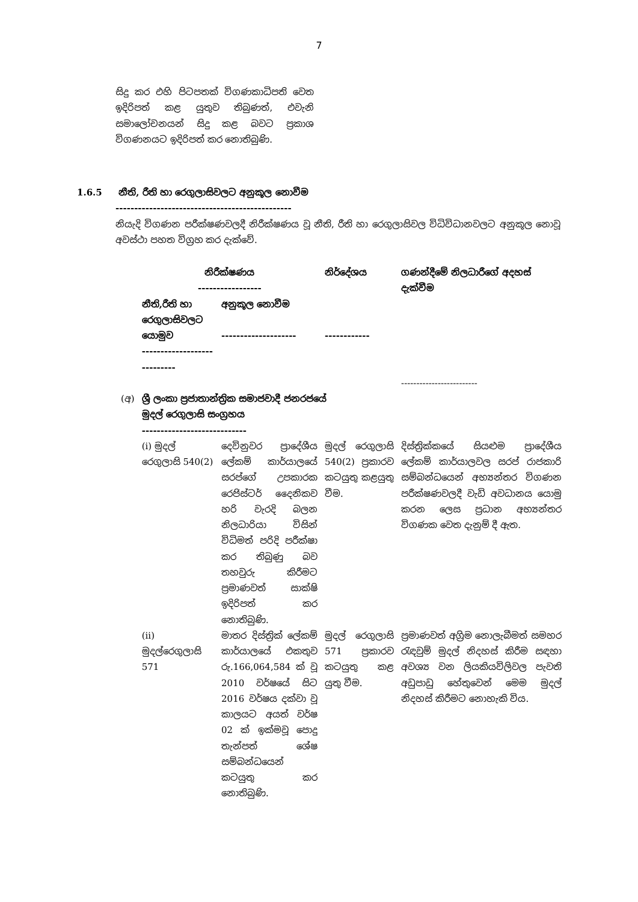7
සිදු කර එහි පිටපතක් විගණකාධිපති වෙත ඉදිරිපත් කළ යුතුව තිබුණත්, එවැනි සමාලෝචනයන් සිදු කළ බවට ප්‍රකාශ විගණනයට ඉදිරිපත් කර නොතිබුණි.
1.6.5 නීති, රීති හා රෙගුලාසිවලට අනුකූල නොවීම
-----------------------------------------------
නියැදි විගණන පරීක්ෂණවලදී නිරීක්ෂණය වූ නීති, රීති හා රෙගුලාසිවල විධිවිධානවලට අනුකූල නොවූ අවස්ථා පහත විග්‍රහ කර දැක්වේ.
| | නිරීක්ෂණය ----------------- | | නිර්දේශය | ගණන්දීමේ නිලධාරීගේ අදහස් දැක්වීම |
| --- | --- | --- | --- | --- |
| | නීති,රීති හා රෙගුලාසිවලට යොමුව ---------------------------- | අනුකූල නොවීම -------------------- | ------------ | |
| | | | | ------------------------- |
| (අ) | ශ්‍රී ලංකා ප්‍රජාතාන්ත්‍රික සමාජවාදී ජනරජයේ මුදල් රෙගුලාසි සංග්‍රහය ---------------------------- | | | |
| | (i) මුදල් රෙගුලාසි 540(2) | දෙවිනුවර ප්‍රාදේශීය ලේකම් කාර්යාලයේ සරප්ගේ උපකාරක රෙජිස්ටර් දෛනිකව හරි වැරදි බලන නිලධාරියා විසින් විධිමත් පරිදි පරීක්ෂා කර තිබුණු බව තහවුරු කිරීමට ප්‍රමාණවත් සාක්ෂි ඉදිරිපත් කර නොතිබුණි. | මුදල් රෙගුලාසි 540(2) ප්‍රකාරව කටයුතු කළයුතු වීම. | දිස්ත්‍රික්කයේ සියළුම ප්‍රාදේශීය ලේකම් කාර්යාලවල සරප් රාජකාරි සම්බන්ධයෙන් අභ්‍යන්තර විගණන පරීක්ෂණවලදී වැඩි අවධානය යොමු කරන ලෙස ප්‍රධාන අභ්‍යන්තර විගණක වෙත දැනුම් දී ඇත. |
| | (ii) මුදල්රෙගුලාසි 571 | මාතර දිස්ත්‍රික් ලේකම් කාර්යාලයේ එකතුව රු.166,064,584 ක් වූ 2010 වර්ෂයේ සිට 2016 වර්ෂය දක්වා වූ කාලයට අයත් වර්ෂ 02 ක් ඉක්මවූ පොදු තැන්පත් ශේෂ සම්බන්ධයෙන් කටයුතු කර නොතිබුණි. | මුදල් රෙගුලාසි 571 ප්‍රකාරව කටයුතු කළ යුතු වීම. | ප්‍රමාණවත් අග්‍රිම නොලැබීමත් සමහර රැඳවුම් මුදල් නිදහස් කිරීම සඳහා අවශ්‍ය වන ලියකියවිලිවල පැවති අඩුපාඩු හේතුවෙන් මෙම මුදල් නිදහස් කිරීමට නොහැකි විය. |